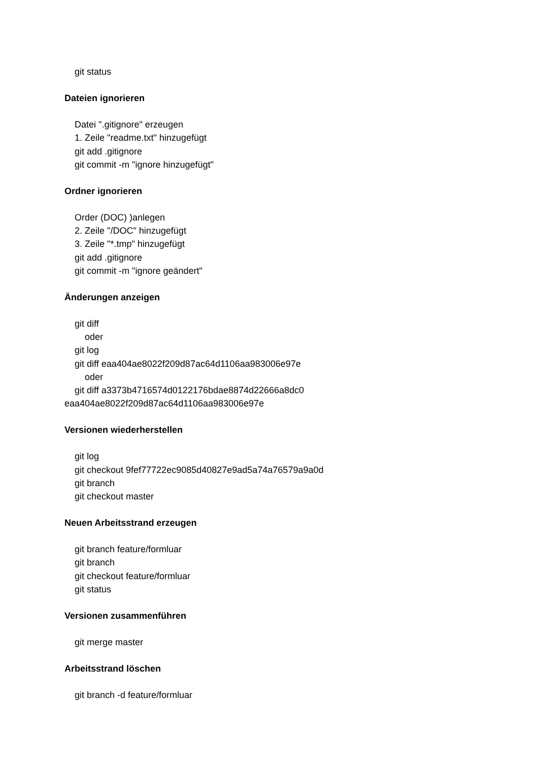git status
Dateien ignorieren
Datei ".gitignore" erzeugen
1. Zeile "readme.txt" hinzugefügt
git add .gitignore
git commit -m "ignore hinzugefügt"
Ordner ignorieren
Order (DOC) )anlegen
2. Zeile "/DOC" hinzugefügt
3. Zeile "*.tmp" hinzugefügt
git add .gitignore
git commit -m "ignore geändert"
Änderungen anzeigen
git diff
oder
git log
git diff eaa404ae8022f209d87ac64d1106aa983006e97e
oder
git diff a3373b4716574d0122176bdae8874d22666a8dc0
eaa404ae8022f209d87ac64d1106aa983006e97e
Versionen wiederherstellen
git log
git checkout 9fef77722ec9085d40827e9ad5a74a76579a9a0d
git branch
git checkout master
Neuen Arbeitsstrand erzeugen
git branch feature/formluar
git branch
git checkout feature/formluar
git status
Versionen zusammenführen
git merge master
Arbeitsstrand löschen
git branch -d feature/formluar